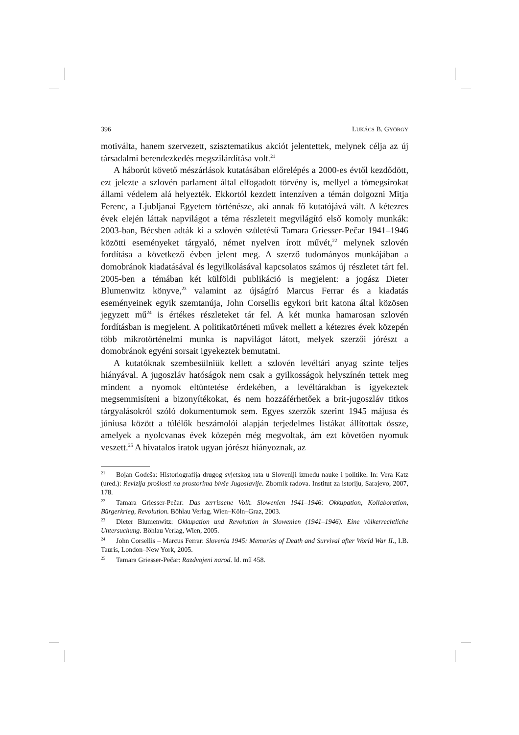396 LUKÁCS B. GYÖRGY
motiválta, hanem szervezett, szisztematikus akciót jelentettek, melynek célja az új társadalmi berendezkedés megszilárdítása volt.<sup>21</sup>
A háborút követő mészárlások kutatásában előrelépés a 2000-es évtől kezdődött, ezt jelezte a szlovén parlament által elfogadott törvény is, mellyel a tömegsírokat állami védelem alá helyezték. Ekkortól kezdett intenzíven a témán dolgozni Mitja Ferenc, a Ljubljanai Egyetem történésze, aki annak fő kutatójává vált. A kétezres évek elején láttak napvilágot a téma részleteit megvilágító első komoly munkák: 2003-ban, Bécsben adták ki a szlovén születésű Tamara Griesser-Pečar 1941–1946 közötti eseményeket tárgyaló, német nyelven írott művét,<sup>22</sup> melynek szlovén fordítása a következő évben jelent meg. A szerző tudományos munkájában a domobránok kiadatásával és legyilkolásával kapcsolatos számos új részletet tárt fel. 2005-ben a témában két külföldi publikáció is megjelent: a jogász Dieter Blumenwitz könyve,<sup>23</sup> valamint az újságíró Marcus Ferrar és a kiadatás eseményeinek egyik szemtanúja, John Corsellis egykori brit katona által közösen jegyzett mű<sup>24</sup> is értékes részleteket tár fel. A két munka hamarosan szlovén fordításban is megjelent. A politikatörténeti művek mellett a kétezres évek közepén több mikrotörténelmi munka is napvilágot látott, melyek szerzői jórészt a domobránok egyéni sorsait igyekeztek bemutatni.
A kutatóknak szembesülniük kellett a szlovén levéltári anyag szinte teljes hiányával. A jugoszláv hatóságok nem csak a gyilkosságok helyszínén tettek meg mindent a nyomok eltüntetése érdekében, a levéltárakban is igyekeztek megsemmisíteni a bizonyítékokat, és nem hozzáférhetőek a brit-jugoszláv titkos tárgyalásokról szóló dokumentumok sem. Egyes szerzők szerint 1945 májusa és júniusa között a túlélők beszámolói alapján terjedelmes listákat állítottak össze, amelyek a nyolcvanas évek közepén még megvoltak, ám ezt követően nyomuk veszett.<sup>25</sup> A hivatalos iratok ugyan jórészt hiányoznak, az
<sup>21</sup> Bojan Godeša: Historiografija drugog svjetskog rata u Sloveniji između nauke i politike. In: Vera Katz (ured.): Revizija prošlosti na prostorima bivše Jugoslavije. Zbornik radova. Institut za istoriju, Sarajevo, 2007, 178.
<sup>22</sup> Tamara Griesser-Pečar: Das zerrissene Volk. Slowenien 1941–1946: Okkupation, Kollaboration, Bürgerkrieg, Revolution. Böhlau Verlag, Wien–Köln–Graz, 2003.
<sup>23</sup> Dieter Blumenwitz: Okkupation und Revolution in Slowenien (1941–1946). Eine völkerrechtliche Untersuchung. Böhlau Verlag, Wien, 2005.
<sup>24</sup> John Corsellis – Marcus Ferrar: Slovenia 1945: Memories of Death and Survival after World War II., I.B. Tauris, London–New York, 2005.
<sup>25</sup> Tamara Griesser-Pečar: Razdvojeni narod. Id. mű 458.